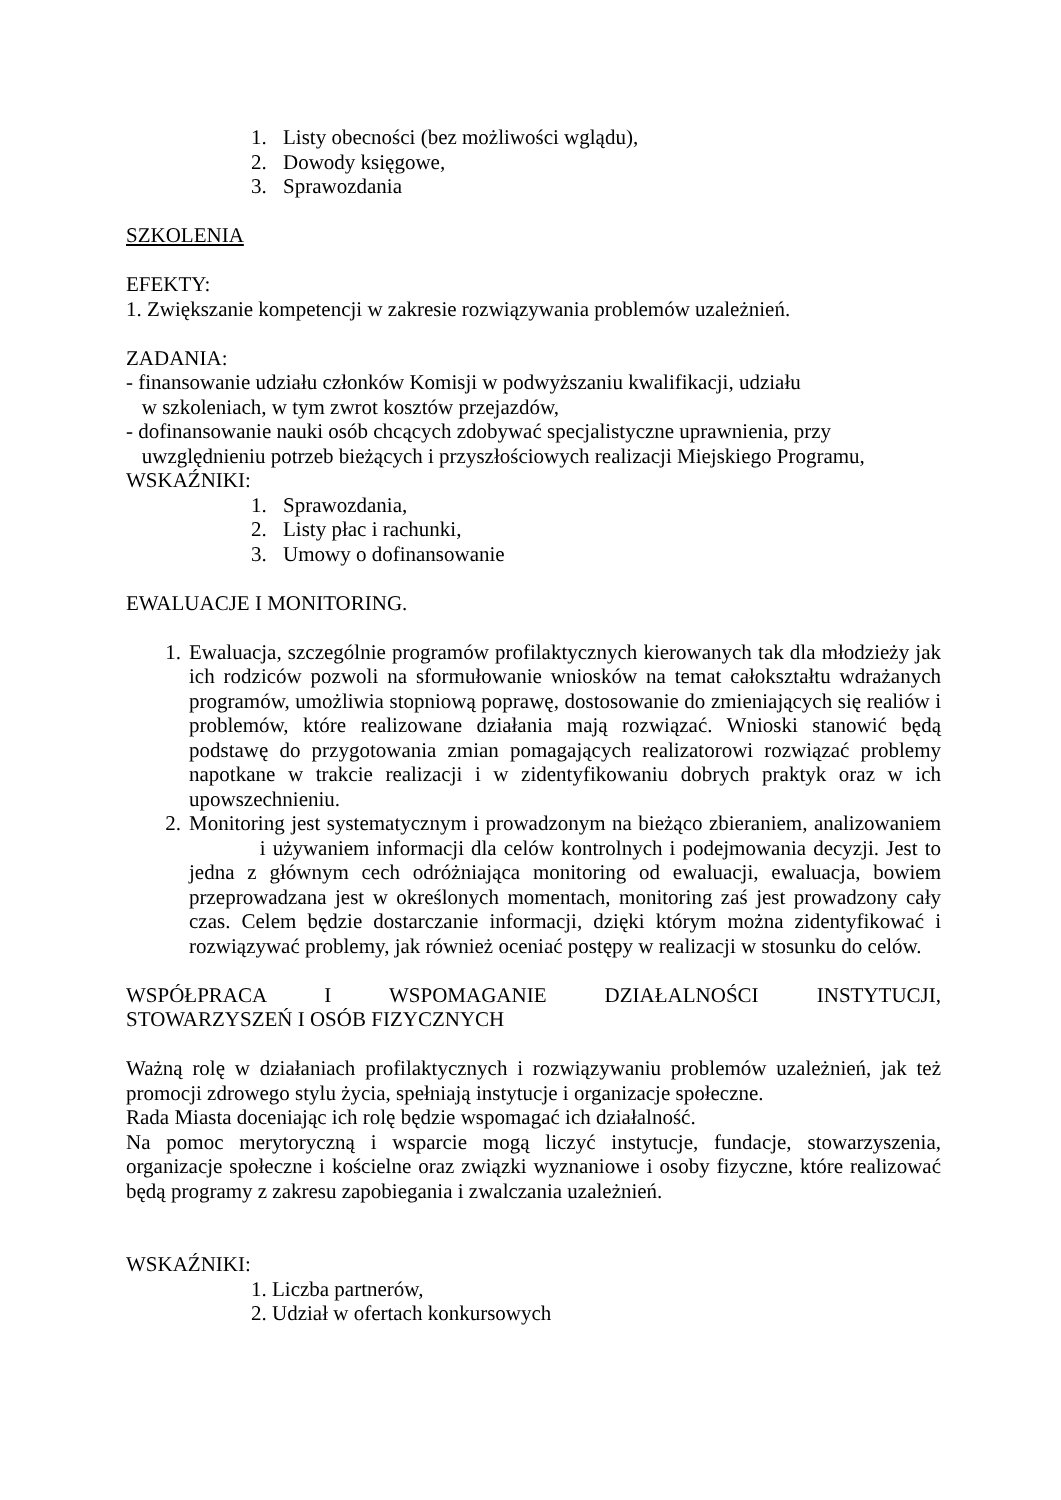1. Listy obecności (bez możliwości wglądu),
2. Dowody księgowe,
3. Sprawozdania
SZKOLENIA
EFEKTY:
1. Zwiększanie kompetencji w zakresie rozwiązywania problemów uzależnień.
ZADANIA:
- finansowanie udziału członków Komisji w podwyższaniu kwalifikacji, udziału
w szkoleniach, w tym zwrot kosztów przejazdów,
- dofinansowanie nauki osób chcących zdobywać specjalistyczne uprawnienia, przy
uwzględnieniu potrzeb bieżących i przyszłościowych realizacji Miejskiego Programu,
WSKAŹNIKI:
1. Sprawozdania,
2. Listy płac i rachunki,
3. Umowy o dofinansowanie
EWALUACJE I MONITORING.
1. Ewaluacja, szczególnie programów profilaktycznych kierowanych tak dla młodzieży jak ich rodziców pozwoli na sformułowanie wniosków na temat całokształtu wdrażanych programów, umożliwia stopniową poprawę, dostosowanie do zmieniających się realiów i problemów, które realizowane działania mają rozwiązać. Wnioski stanowić będą podstawę do przygotowania zmian pomagających realizatorowi rozwiązać problemy napotkane w trakcie realizacji i w zidentyfikowaniu dobrych praktyk oraz w ich upowszechnieniu.
2. Monitoring jest systematycznym i prowadzonym na bieżąco zbieraniem, analizowaniem i używaniem informacji dla celów kontrolnych i podejmowania decyzji. Jest to jedna z głównym cech odróżniająca monitoring od ewaluacji, ewaluacja, bowiem przeprowadzana jest w określonych momentach, monitoring zaś jest prowadzony cały czas. Celem będzie dostarczanie informacji, dzięki którym można zidentyfikować i rozwiązywać problemy, jak również oceniać postępy w realizacji w stosunku do celów.
WSPÓŁPRACA I WSPOMAGANIE DZIAŁALNOŚCI INSTYTUCJI,
STOWARZYSZEŃ I OSÓB FIZYCZNYCH
Ważną rolę w działaniach profilaktycznych i rozwiązywaniu problemów uzależnień, jak też promocji zdrowego stylu życia, spełniają instytucje i organizacje społeczne.
Rada Miasta doceniając ich rolę będzie wspomagać ich działalność.
Na pomoc merytoryczną i wsparcie mogą liczyć instytucje, fundacje, stowarzyszenia, organizacje społeczne i kościelne oraz związki wyznaniowe i osoby fizyczne, które realizować będą programy z zakresu zapobiegania i zwalczania uzależnień.
WSKAŹNIKI:
1. Liczba partnerów,
2. Udział w ofertach konkursowych